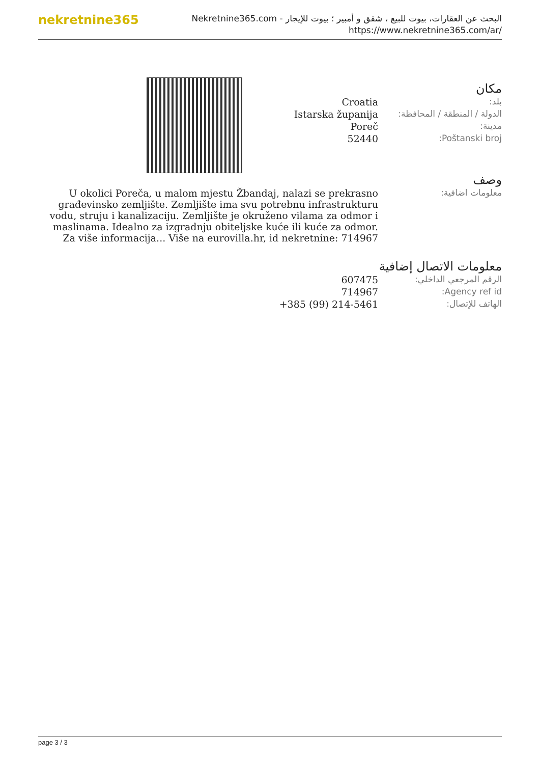nekretnine365
البحث عن العقارات، بيوت للبيع ، شقق و أمبير ؛ بيوت للإيجار - Nekretnine365.com
https://www.nekretnine365.com/ar/
مكان
| Croatia | بلد: |
| Istarska županija | الدولة / المنطقة / المحافظة: |
| Poreč | مدينة: |
| 52440 | Poštanski broj: |
وصف
| U okolici Poreča, u malom mjestu Žbandaj, nalazi se prekrasno građevinsko zemljište. Zemljište ima svu potrebnu infrastrukturu vodu, struju i kanalizaciju. Zemljište je okruženo vilama za odmor i maslinama. Idealno za izgradnju obiteljske kuće ili kuće za odmor. Za više informacija... Više na eurovilla.hr, id nekretnine: 714967 | معلومات اضافية: |
معلومات الاتصال إضافية
| 607475 | الرقم المرجعي الداخلي: |
| 714967 | Agency ref id: |
| +385 (99) 214-5461 | الهاتف للإتصال: |
page 3 / 3